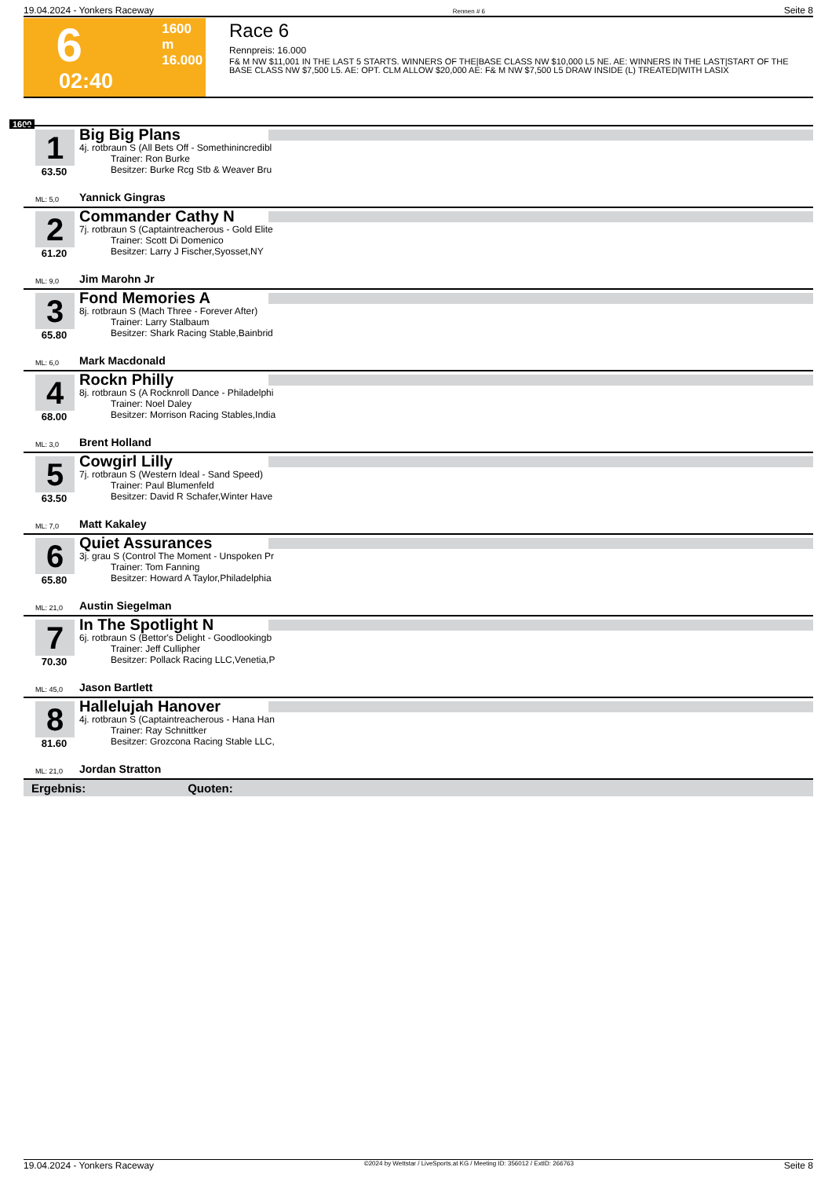19.04.2024 - Yonkers Raceway Rennen # 6 Seite 8
6
1600 m
16.000
02:40
Race 6
Rennpreis: 16.000
F& M NW $11,001 IN THE LAST 5 STARTS. WINNERS OF THE|BASE CLASS NW $10,000 L5 NE. AE: WINNERS IN THE LAST|START OF THE BASE CLASS NW $7,500 L5. AE: OPT. CLM ALLOW $20,000 AE: F& M NW $7,500 L5 DRAW INSIDE (L) TREATED|WITH LASIX
1600
1
63.50
Big Big Plans
4j. rotbraun S (All Bets Off - Somethinincredibl
Trainer: Ron Burke
Besitzer: Burke Rcg Stb & Weaver Bru
ML: 5,0 Yannick Gingras
2
61.20
Commander Cathy N
7j. rotbraun S (Captaintreacherous - Gold Elite
Trainer: Scott Di Domenico
Besitzer: Larry J Fischer,Syosset,NY
ML: 9,0 Jim Marohn Jr
3
65.80
Fond Memories A
8j. rotbraun S (Mach Three - Forever After)
Trainer: Larry Stalbaum
Besitzer: Shark Racing Stable,Bainbrid
ML: 6,0 Mark Macdonald
4
68.00
Rockn Philly
8j. rotbraun S (A Rocknroll Dance - Philadelphi
Trainer: Noel Daley
Besitzer: Morrison Racing Stables,India
ML: 3,0 Brent Holland
5
63.50
Cowgirl Lilly
7j. rotbraun S (Western Ideal - Sand Speed)
Trainer: Paul Blumenfeld
Besitzer: David R Schafer,Winter Have
ML: 7,0 Matt Kakaley
6
65.80
Quiet Assurances
3j. grau S (Control The Moment - Unspoken Pr
Trainer: Tom Fanning
Besitzer: Howard A Taylor,Philadelphia
ML: 21,0 Austin Siegelman
7
70.30
In The Spotlight N
6j. rotbraun S (Bettor's Delight - Goodlookingb
Trainer: Jeff Cullipher
Besitzer: Pollack Racing LLC,Venetia,P
ML: 45,0 Jason Bartlett
8
81.60
Hallelujah Hanover
4j. rotbraun S (Captaintreacherous - Hana Han
Trainer: Ray Schnittker
Besitzer: Grozcona Racing Stable LLC,
ML: 21,0 Jordan Stratton
Ergebnis: Quoten:
19.04.2024 - Yonkers Raceway ©2024 by Wettstar / LiveSports.at KG / Meeting ID: 356012 / ExtID: 266763 Seite 8